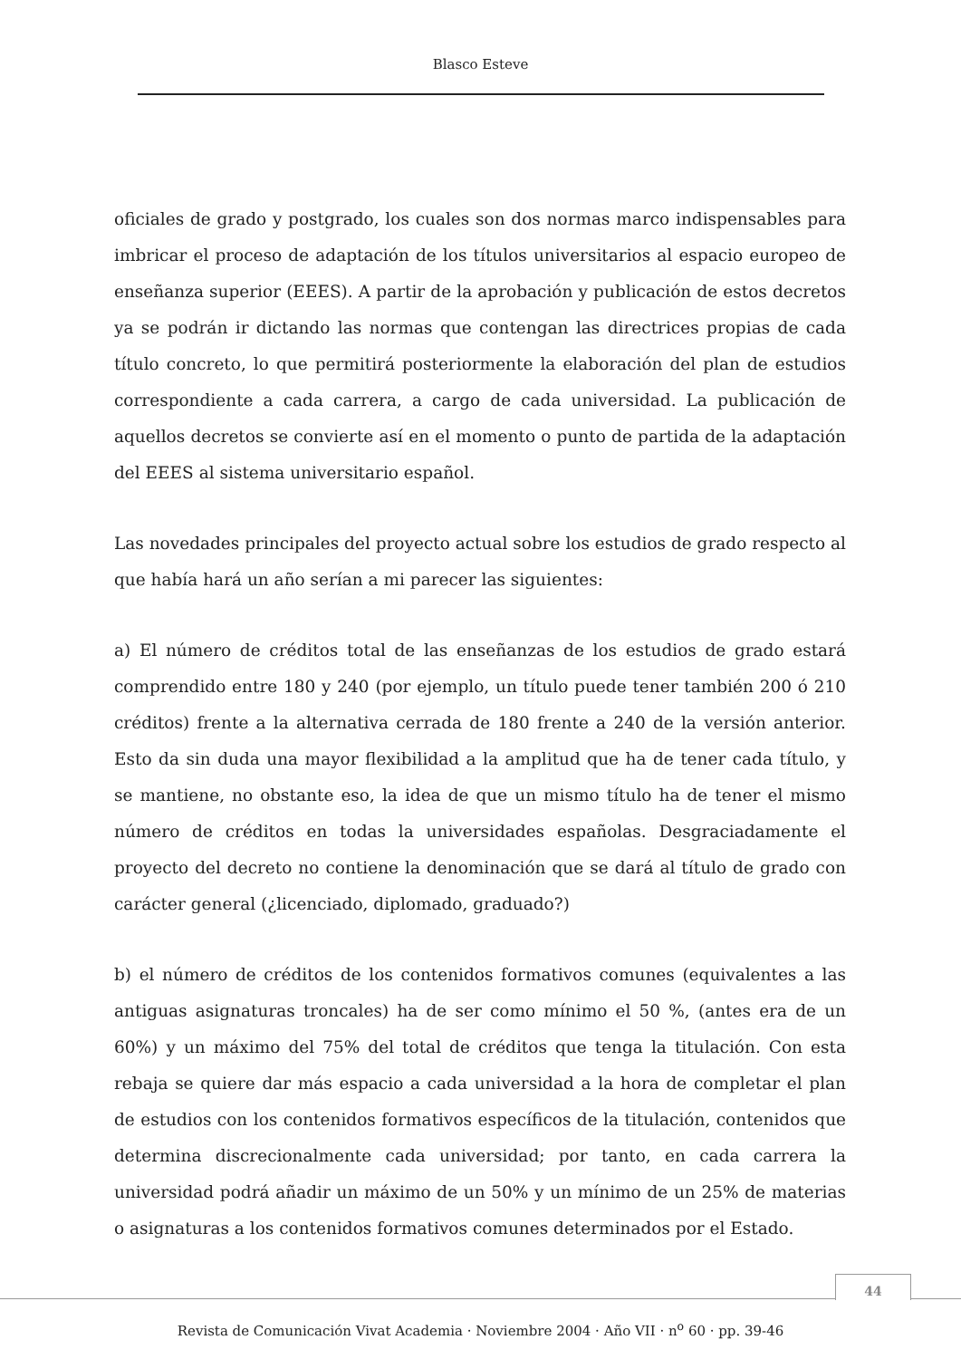Blasco Esteve
oficiales de grado y postgrado, los cuales son dos normas marco indispensables para imbricar el proceso de adaptación de los títulos universitarios al espacio europeo de enseñanza superior (EEES). A partir de la aprobación y publicación de estos decretos ya se podrán ir dictando las normas que contengan las directrices propias de cada título concreto, lo que permitirá posteriormente la elaboración del plan de estudios correspondiente a cada carrera, a cargo de cada universidad. La publicación de aquellos decretos se convierte así en el momento o punto de partida de la adaptación del EEES al sistema universitario español.
Las novedades principales del proyecto actual sobre los estudios de grado respecto al que había hará un año serían a mi parecer las siguientes:
a) El número de créditos total de las enseñanzas de los estudios de grado estará comprendido entre 180 y 240 (por ejemplo, un título puede tener también 200 ó 210 créditos) frente a la alternativa cerrada de 180 frente a 240 de la versión anterior. Esto da sin duda una mayor flexibilidad a la amplitud que ha de tener cada título, y se mantiene, no obstante eso, la idea de que un mismo título ha de tener el mismo número de créditos en todas la universidades españolas. Desgraciadamente el proyecto del decreto no contiene la denominación que se dará al título de grado con carácter general (¿licenciado, diplomado, graduado?)
b) el número de créditos de los contenidos formativos comunes (equivalentes a las antiguas asignaturas troncales) ha de ser como mínimo el 50 %, (antes era de un 60%) y un máximo del 75% del total de créditos que tenga la titulación. Con esta rebaja se quiere dar más espacio a cada universidad a la hora de completar el plan de estudios con los contenidos formativos específicos de la titulación, contenidos que determina discrecionalmente cada universidad; por tanto, en cada carrera la universidad podrá añadir un máximo de un 50% y un mínimo de un 25% de materias o asignaturas a los contenidos formativos comunes determinados por el Estado.
44
Revista de Comunicación Vivat Academia · Noviembre 2004 · Año VII · n<sup>o</sup> 60 · pp. 39-46